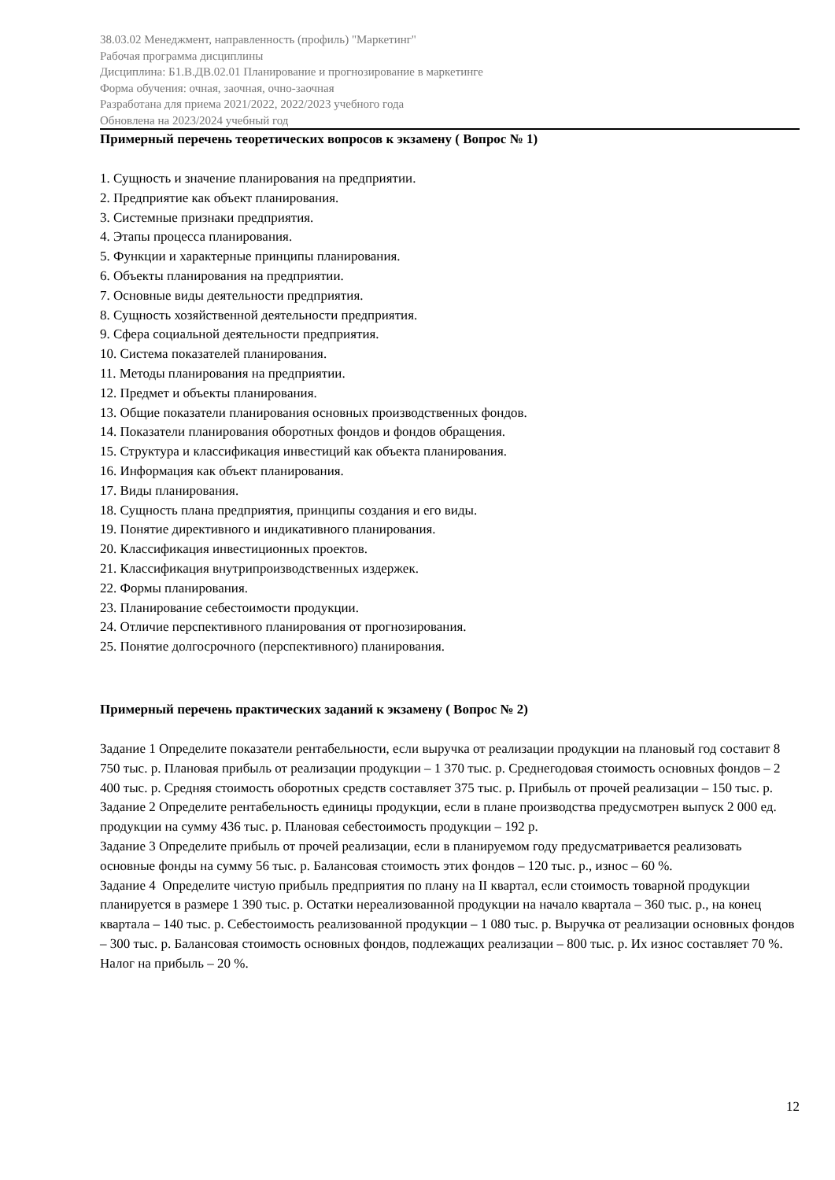38.03.02 Менеджмент, направленность (профиль) "Маркетинг"
Рабочая программа дисциплины
Дисциплина: Б1.В.ДВ.02.01 Планирование и прогнозирование в маркетинге
Форма обучения: очная, заочная, очно-заочная
Разработана для приема 2021/2022, 2022/2023 учебного года
Обновлена на 2023/2024 учебный год
Примерный перечень теоретических вопросов к экзамену ( Вопрос № 1)
1. Сущность и значение планирования на предприятии.
2. Предприятие как объект планирования.
3. Системные признаки предприятия.
4. Этапы процесса планирования.
5. Функции и характерные принципы планирования.
6. Объекты планирования на предприятии.
7. Основные виды деятельности предприятия.
8. Сущность хозяйственной деятельности предприятия.
9. Сфера социальной деятельности предприятия.
10. Система показателей планирования.
11. Методы планирования на предприятии.
12. Предмет и объекты планирования.
13. Общие показатели планирования основных производственных фондов.
14. Показатели планирования оборотных фондов и фондов обращения.
15. Структура и классификация инвестиций как объекта планирования.
16. Информация как объект планирования.
17. Виды планирования.
18. Сущность плана предприятия, принципы создания и его виды.
19. Понятие директивного и индикативного планирования.
20. Классификация инвестиционных проектов.
21. Классификация внутрипроизводственных издержек.
22. Формы планирования.
23. Планирование себестоимости продукции.
24. Отличие перспективного планирования от прогнозирования.
25. Понятие долгосрочного (перспективного) планирования.
Примерный перечень практических заданий к экзамену ( Вопрос № 2)
Задание 1 Определите показатели рентабельности, если выручка от реализации продукции на плановый год составит 8 750 тыс. р. Плановая прибыль от реализации продукции – 1 370 тыс. р. Среднегодовая стоимость основных фондов – 2 400 тыс. р. Средняя стоимость оборотных средств составляет 375 тыс. р. Прибыль от прочей реализации – 150 тыс. р.
Задание 2 Определите рентабельность единицы продукции, если в плане производства предусмотрен выпуск 2 000 ед. продукции на сумму 436 тыс. р. Плановая себестоимость продукции – 192 р.
Задание 3 Определите прибыль от прочей реализации, если в планируемом году предусматривается реализовать основные фонды на сумму 56 тыс. р. Балансовая стоимость этих фондов – 120 тыс. р., износ – 60 %.
Задание 4 Определите чистую прибыль предприятия по плану на II квартал, если стоимость товарной продукции планируется в размере 1 390 тыс. р. Остатки нереализованной продукции на начало квартала – 360 тыс. р., на конец квартала – 140 тыс. р. Себестоимость реализованной продукции – 1 080 тыс. р. Выручка от реализации основных фондов – 300 тыс. р. Балансовая стоимость основных фондов, подлежащих реализации – 800 тыс. р. Их износ составляет 70 %. Налог на прибыль – 20 %.
12